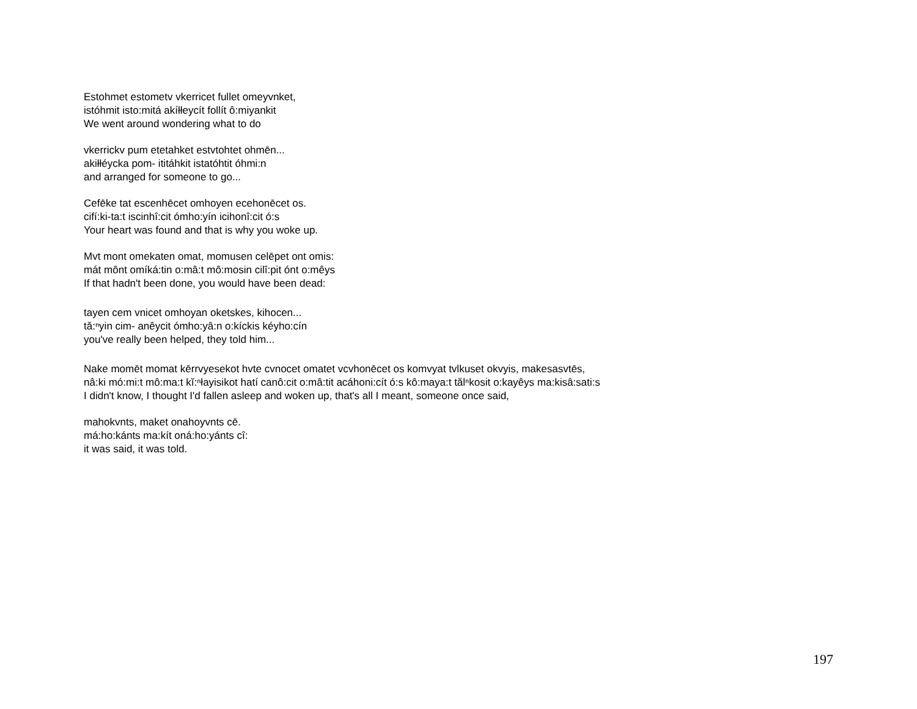Estohmet estometv vkerricet fullet omeyvnket,
istóhmit isto:mitá akíłłeycít follít ô:miyankit
We went around wondering what to do
vkerrickv pum etetahket estvtohtet ohmēn...
akiłłéycka pom- ititáhkit istatóhtit óhmi:n
and arranged for someone to go...
Cefēke tat escenhēcet omhoyen ecehonēcet os.
cifí:ki-ta:t iscinhî:cit ómho:yín icihonî:cit ó:s
Your heart was found and that is why you woke up.
Mvt mont omekaten omat, momusen celēpet ont omis:
mát mônt omíká:tin o:mâ:t mô:mosin cilî:pit ónt o:mêys
If that hadn't been done, you would have been dead:
tayen cem vnicet omhoyan oketskes, kihocen...
tă:ⁿyin cim- anêycit ómho:yâ:n o:kíckis kéyho:cín
you've really been helped, they told him...
Nake momēt momat kērrvyesekot hvte cvnocet omatet vcvhonēcet os komvyat tvlkuset okvyis, makesasvtēs,
nâ:ki mó:mi:t mô:ma:t kĭ:ⁿłayisikot hatí canô:cit o:mâ:tit acáhoni:cít ó:s kô:maya:t tălⁿkosit o:kayêys ma:kisâ:sati:s
I didn't know, I thought I'd fallen asleep and woken up, that's all I meant, someone once said,
mahokvnts, maket onahoyvnts cē.
má:ho:kánts ma:kít oná:ho:yánts cî:
it was said, it was told.
197